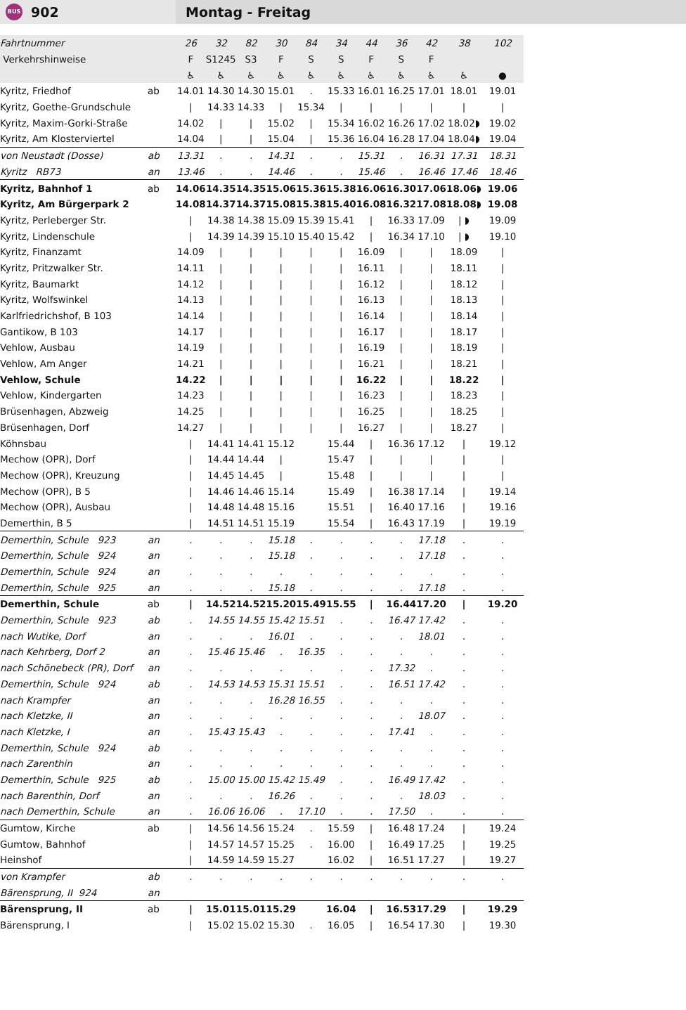BUS 902
Montag - Freitag
| Fahrtnummer | | 26 | 32 | 82 | 30 | 84 | 34 | 44 | 36 | 42 | 38 | 102 |
| Verkehrshinweise | | F | S1245 | S3 | F | S | S | F | S | F | | |
| | | ♿ | ♿ | ♿ | ♿ | ♿ | ♿ | ♿ | ♿ | ♿ | ♿ | ● |
| Kyritz, Friedhof | ab | 14.01 | 14.30 | 14.30 | 15.01 | . | 15.33 | 16.01 | 16.25 | 17.01 | 18.01 | 19.01 |
| Kyritz, Goethe-Grundschule | | / | 14.33 | 14.33 | / | 15.34 | / | / | / | / | / | / |
| Kyritz, Maxim-Gorki-Straße | | 14.02 | / | / | 15.02 | / | 15.34 | 16.02 | 16.26 | 17.02 | 18.02◗ | 19.02 |
| Kyritz, Am Klosterviertel | | 14.04 | / | / | 15.04 | / | 15.36 | 16.04 | 16.28 | 17.04 | 18.04◗ | 19.04 |
| von Neustadt (Dosse) | ab | 13.31 | . | . | 14.31 | . | . | 15.31 | . | 16.31 | 17.31 | 18.31 |
| Kyritz RB73 | an | 13.46 | . | . | 14.46 | . | . | 15.46 | . | 16.46 | 17.46 | 18.46 |
| Kyritz, Bahnhof 1 | ab | 14.06 | 14.35 | 14.35 | 15.06 | 15.36 | 15.38 | 16.06 | 16.30 | 17.06 | 18.06◗ | 19.06 |
| Kyritz, Am Bürgerpark 2 | | 14.08 | 14.37 | 14.37 | 15.08 | 15.38 | 15.40 | 16.08 | 16.32 | 17.08 | 18.08◗ | 19.08 |
| Kyritz, Perleberger Str. | | / | 14.38 | 14.38 | 15.09 | 15.39 | 15.41 | / | 16.33 | 17.09 | / ◗ | 19.09 |
| Kyritz, Lindenschule | | / | 14.39 | 14.39 | 15.10 | 15.40 | 15.42 | / | 16.34 | 17.10 | / ◗ | 19.10 |
| Kyritz, Finanzamt | | 14.09 | / | / | / | / | / | 16.09 | / | / | 18.09 | / |
| Kyritz, Pritzwalker Str. | | 14.11 | / | / | / | / | / | 16.11 | / | / | 18.11 | / |
| Kyritz, Baumarkt | | 14.12 | / | / | / | / | / | 16.12 | / | / | 18.12 | / |
| Kyritz, Wolfswinkel | | 14.13 | / | / | / | / | / | 16.13 | / | / | 18.13 | / |
| Karlfriedrichshof, B 103 | | 14.14 | / | / | / | / | / | 16.14 | / | / | 18.14 | / |
| Gantikow, B 103 | | 14.17 | / | / | / | / | / | 16.17 | / | / | 18.17 | / |
| Vehlow, Ausbau | | 14.19 | / | / | / | / | / | 16.19 | / | / | 18.19 | / |
| Vehlow, Am Anger | | 14.21 | / | / | / | / | / | 16.21 | / | / | 18.21 | / |
| Vehlow, Schule | | 14.22 | / | / | / | / | / | 16.22 | / | / | 18.22 | / |
| Vehlow, Kindergarten | | 14.23 | / | / | / | / | / | 16.23 | / | / | 18.23 | / |
| Brüsenhagen, Abzweig | | 14.25 | / | / | / | / | / | 16.25 | / | / | 18.25 | / |
| Brüsenhagen, Dorf | | 14.27 | / | / | / | / | / | 16.27 | / | / | 18.27 | / |
| Köhnsbau | | / | 14.41 | 14.41 | 15.12 | | 15.44 | / | 16.36 | 17.12 | / | 19.12 |
| Mechow (OPR), Dorf | | / | 14.44 | 14.44 | / | | 15.47 | / | / | / | / | / |
| Mechow (OPR), Kreuzung | | / | 14.45 | 14.45 | / | | 15.48 | / | / | / | / | / |
| Mechow (OPR), B 5 | | / | 14.46 | 14.46 | 15.14 | | 15.49 | / | 16.38 | 17.14 | / | 19.14 |
| Mechow (OPR), Ausbau | | / | 14.48 | 14.48 | 15.16 | | 15.51 | / | 16.40 | 17.16 | / | 19.16 |
| Demerthin, B 5 | | / | 14.51 | 14.51 | 15.19 | | 15.54 | / | 16.43 | 17.19 | / | 19.19 |
| Demerthin, Schule 923 | an | . | . | . | 15.18 | . | . | . | . | 17.18 | . | . |
| Demerthin, Schule 924 | an | . | . | . | 15.18 | . | . | . | . | 17.18 | . | . |
| Demerthin, Schule 924 | an | . | . | . | . | . | . | . | . | . | . | . |
| Demerthin, Schule 925 | an | . | . | . | 15.18 | . | . | . | . | 17.18 | . | . |
| Demerthin, Schule | ab | / | 14.52 | 14.52 | 15.20 | 15.49 | 15.55 | / | 16.44 | 17.20 | / | 19.20 |
| Demerthin, Schule 923 | ab | . | 14.55 | 14.55 | 15.42 | 15.51 | . | . | 16.47 | 17.42 | . | . |
| nach Wutike, Dorf | an | . | . | . | 16.01 | . | . | . | . | 18.01 | . | . |
| nach Kehrberg, Dorf 2 | an | . | 15.46 | 15.46 | . | 16.35 | . | . | . | . | . | . |
| nach Schönebeck (PR), Dorf | an | . | . | . | . | . | . | . | 17.32 | . | . | . |
| Demerthin, Schule 924 | ab | . | 14.53 | 14.53 | 15.31 | 15.51 | . | . | 16.51 | 17.42 | . | . |
| nach Krampfer | an | . | . | . | 16.28 | 16.55 | . | . | . | . | . | . |
| nach Kletzke, II | an | . | . | . | . | . | . | . | . | 18.07 | . | . |
| nach Kletzke, I | an | . | 15.43 | 15.43 | . | . | . | . | 17.41 | . | . | . |
| Demerthin, Schule 924 | ab | . | . | . | . | . | . | . | . | . | . | . |
| nach Zarenthin | an | . | . | . | . | . | . | . | . | . | . | . |
| Demerthin, Schule 925 | ab | . | 15.00 | 15.00 | 15.42 | 15.49 | . | . | 16.49 | 17.42 | . | . |
| nach Barenthin, Dorf | an | . | . | . | 16.26 | . | . | . | . | 18.03 | . | . |
| nach Demerthin, Schule | an | . | 16.06 | 16.06 | . | 17.10 | . | . | 17.50 | . | . | . |
| Gumtow, Kirche | ab | / | 14.56 | 14.56 | 15.24 | . | 15.59 | / | 16.48 | 17.24 | / | 19.24 |
| Gumtow, Bahnhof | | / | 14.57 | 14.57 | 15.25 | . | 16.00 | / | 16.49 | 17.25 | / | 19.25 |
| Heinshof | | / | 14.59 | 14.59 | 15.27 | | 16.02 | / | 16.51 | 17.27 | / | 19.27 |
| von Krampfer | ab | . | . | . | . | . | . | . | . | . | . | . |
| Bärensprung, II 924 | an | | | | | | | | | | | |
| Bärensprung, II | ab | / | 15.01 | 15.01 | 15.29 | | 16.04 | / | 16.53 | 17.29 | / | 19.29 |
| Bärensprung, I | | / | 15.02 | 15.02 | 15.30 | . | 16.05 | / | 16.54 | 17.30 | / | 19.30 |